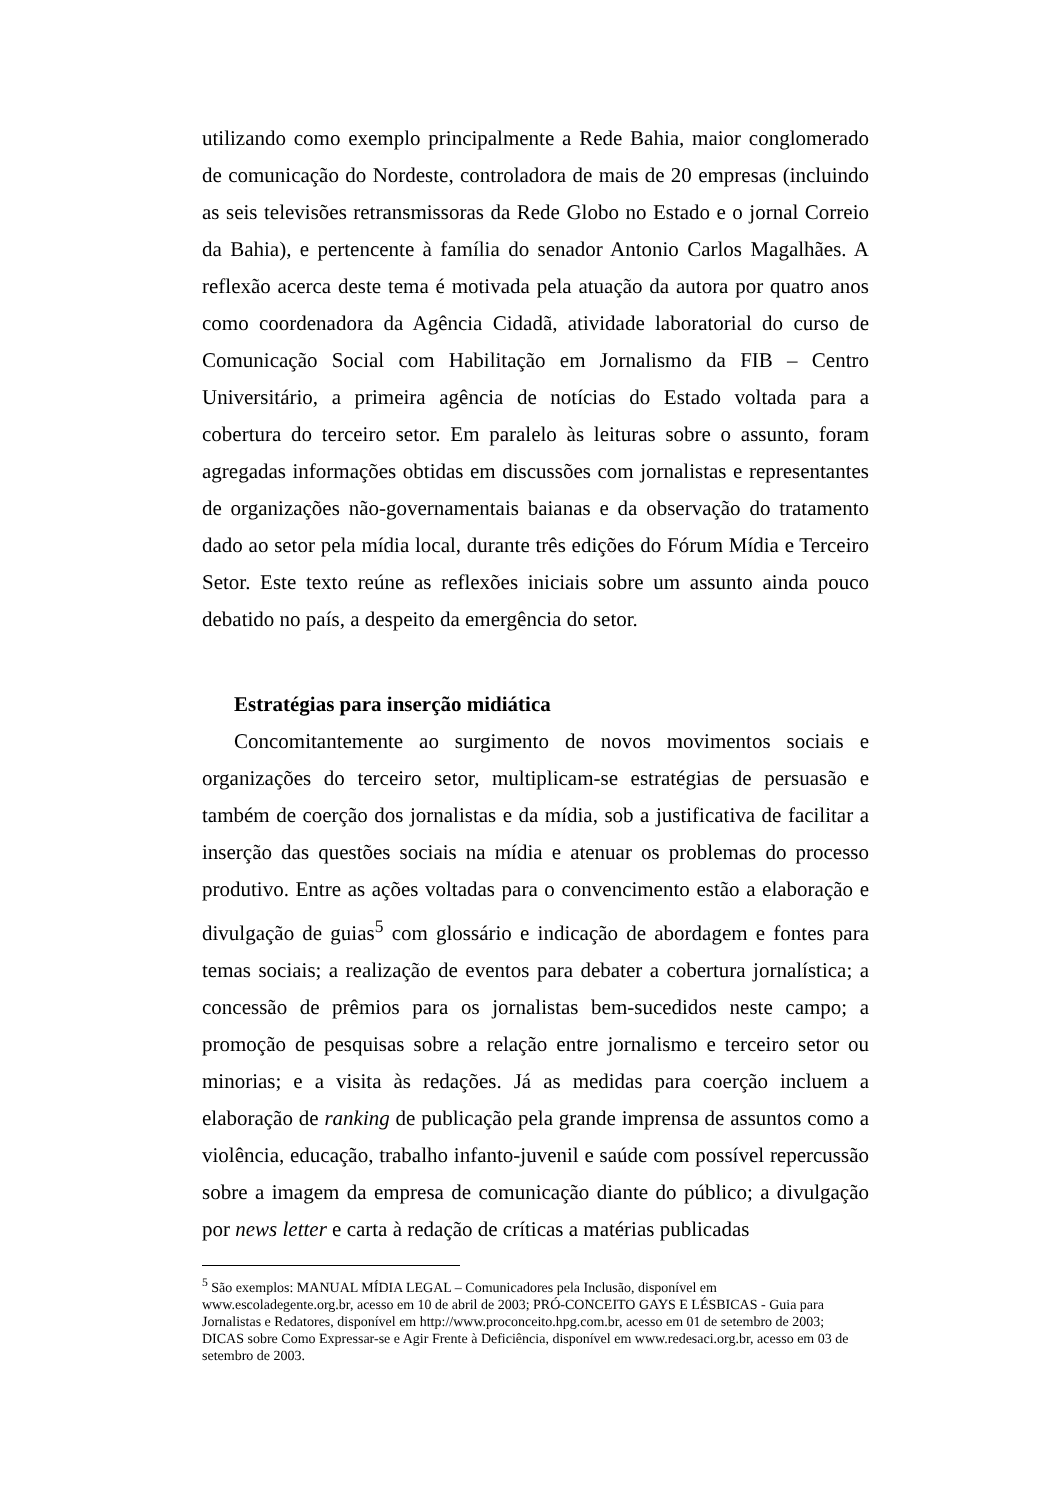utilizando como exemplo principalmente a Rede Bahia, maior conglomerado de comunicação do Nordeste, controladora de mais de 20 empresas (incluindo as seis televisões retransmissoras da Rede Globo no Estado e o jornal Correio da Bahia), e pertencente à família do senador Antonio Carlos Magalhães. A reflexão acerca deste tema é motivada pela atuação da autora por quatro anos como coordenadora da Agência Cidadã, atividade laboratorial do curso de Comunicação Social com Habilitação em Jornalismo da FIB – Centro Universitário, a primeira agência de notícias do Estado voltada para a cobertura do terceiro setor. Em paralelo às leituras sobre o assunto, foram agregadas informações obtidas em discussões com jornalistas e representantes de organizações não-governamentais baianas e da observação do tratamento dado ao setor pela mídia local, durante três edições do Fórum Mídia e Terceiro Setor. Este texto reúne as reflexões iniciais sobre um assunto ainda pouco debatido no país, a despeito da emergência do setor.
Estratégias para inserção midiática
Concomitantemente ao surgimento de novos movimentos sociais e organizações do terceiro setor, multiplicam-se estratégias de persuasão e também de coerção dos jornalistas e da mídia, sob a justificativa de facilitar a inserção das questões sociais na mídia e atenuar os problemas do processo produtivo. Entre as ações voltadas para o convencimento estão a elaboração e divulgação de guias<sup>5</sup> com glossário e indicação de abordagem e fontes para temas sociais; a realização de eventos para debater a cobertura jornalística; a concessão de prêmios para os jornalistas bem-sucedidos neste campo; a promoção de pesquisas sobre a relação entre jornalismo e terceiro setor ou minorias; e a visita às redações. Já as medidas para coerção incluem a elaboração de ranking de publicação pela grande imprensa de assuntos como a violência, educação, trabalho infanto-juvenil e saúde com possível repercussão sobre a imagem da empresa de comunicação diante do público; a divulgação por news letter e carta à redação de críticas a matérias publicadas
<sup>5</sup> São exemplos: MANUAL MÍDIA LEGAL – Comunicadores pela Inclusão, disponível em www.escoladegente.org.br, acesso em 10 de abril de 2003; PRÓ-CONCEITO GAYS E LÉSBICAS - Guia para Jornalistas e Redatores, disponível em http://www.proconceito.hpg.com.br, acesso em 01 de setembro de 2003; DICAS sobre Como Expressar-se e Agir Frente à Deficiência, disponível em www.redesaci.org.br, acesso em 03 de setembro de 2003.